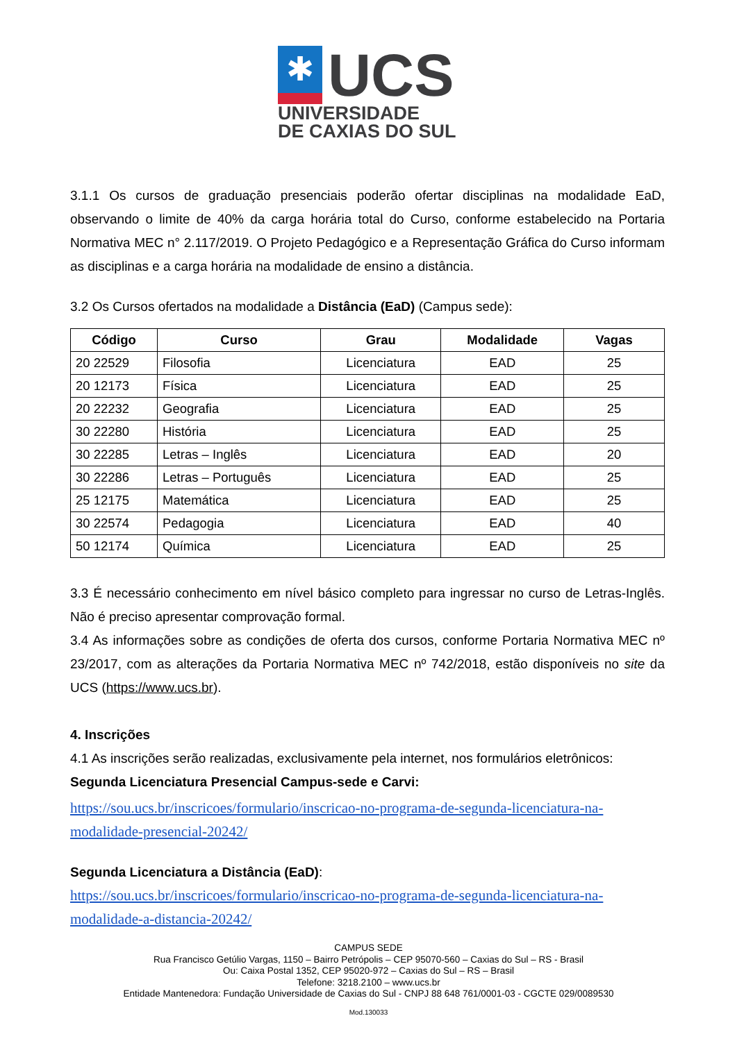✱
UCS
UNIVERSIDADE
DE CAXIAS DO SUL
3.1.1 Os cursos de graduação presenciais poderão ofertar disciplinas na modalidade EaD, observando o limite de 40% da carga horária total do Curso, conforme estabelecido na Portaria Normativa MEC n° 2.117/2019. O Projeto Pedagógico e a Representação Gráfica do Curso informam as disciplinas e a carga horária na modalidade de ensino a distância.
3.2 Os Cursos ofertados na modalidade a Distância (EaD) (Campus sede):
| Código | Curso | Grau | Modalidade | Vagas |
| --- | --- | --- | --- | --- |
| 20 22529 | Filosofia | Licenciatura | EAD | 25 |
| 20 12173 | Física | Licenciatura | EAD | 25 |
| 20 22232 | Geografia | Licenciatura | EAD | 25 |
| 30 22280 | História | Licenciatura | EAD | 25 |
| 30 22285 | Letras – Inglês | Licenciatura | EAD | 20 |
| 30 22286 | Letras – Português | Licenciatura | EAD | 25 |
| 25 12175 | Matemática | Licenciatura | EAD | 25 |
| 30 22574 | Pedagogia | Licenciatura | EAD | 40 |
| 50 12174 | Química | Licenciatura | EAD | 25 |
3.3 É necessário conhecimento em nível básico completo para ingressar no curso de Letras-Inglês. Não é preciso apresentar comprovação formal.
3.4 As informações sobre as condições de oferta dos cursos, conforme Portaria Normativa MEC nº 23/2017, com as alterações da Portaria Normativa MEC nº 742/2018, estão disponíveis no site da UCS (https://www.ucs.br).
4. Inscrições
4.1 As inscrições serão realizadas, exclusivamente pela internet, nos formulários eletrônicos:
Segunda Licenciatura Presencial Campus-sede e Carvi:
https://sou.ucs.br/inscricoes/formulario/inscricao-no-programa-de-segunda-licenciatura-na-modalidade-presencial-20242/
Segunda Licenciatura a Distância (EaD):
https://sou.ucs.br/inscricoes/formulario/inscricao-no-programa-de-segunda-licenciatura-na-modalidade-a-distancia-20242/
CAMPUS SEDE
Rua Francisco Getúlio Vargas, 1150 – Bairro Petrópolis – CEP 95070-560 – Caxias do Sul – RS - Brasil
Ou: Caixa Postal 1352, CEP 95020-972 – Caxias do Sul – RS – Brasil
Telefone: 3218.2100 – www.ucs.br
Entidade Mantenedora: Fundação Universidade de Caxias do Sul - CNPJ 88 648 761/0001-03 - CGCTE 029/0089530
Mod.130033